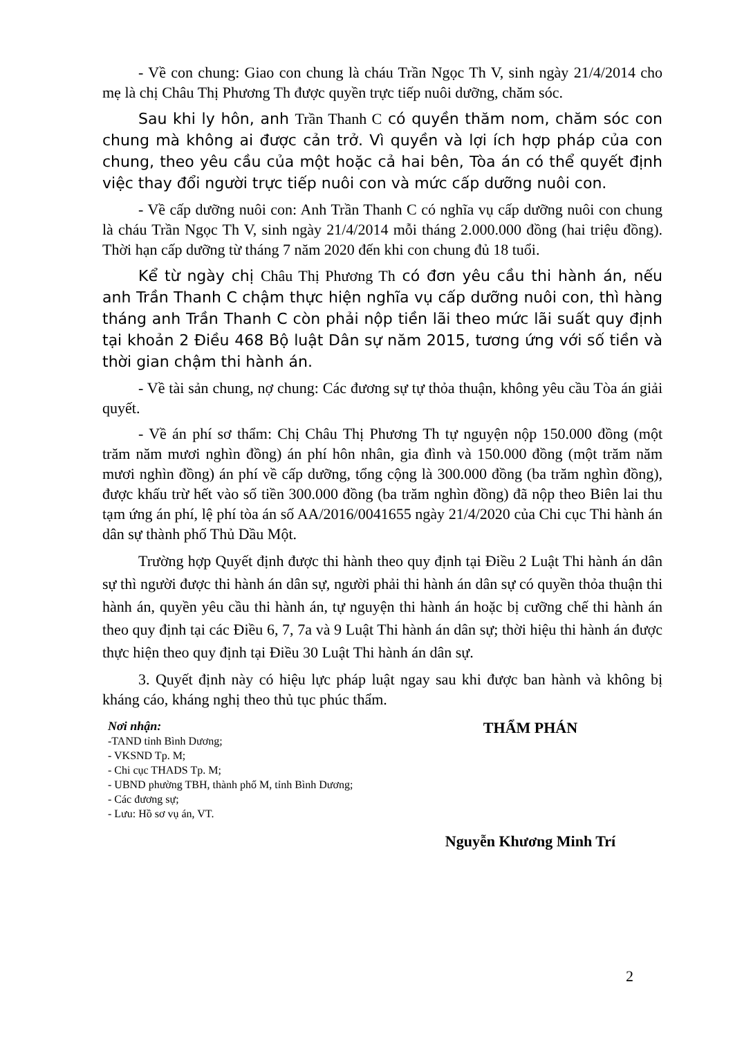- Về con chung: Giao con chung là cháu Trần Ngọc Th V, sinh ngày 21/4/2014 cho mẹ là chị Châu Thị Phương Th được quyền trực tiếp nuôi dưỡng, chăm sóc.
Sau khi ly hôn, anh Trần Thanh C có quyền thăm nom, chăm sóc con chung mà không ai được cản trở. Vì quyền và lợi ích hợp pháp của con chung, theo yêu cầu của một hoặc cả hai bên, Tòa án có thể quyết định việc thay đổi người trực tiếp nuôi con và mức cấp dưỡng nuôi con.
- Về cấp dưỡng nuôi con: Anh Trần Thanh C có nghĩa vụ cấp dưỡng nuôi con chung là cháu Trần Ngọc Th V, sinh ngày 21/4/2014 mỗi tháng 2.000.000 đồng (hai triệu đồng). Thời hạn cấp dưỡng từ tháng 7 năm 2020 đến khi con chung đủ 18 tuổi.
Kể từ ngày chị Châu Thị Phương Th có đơn yêu cầu thi hành án, nếu anh Trần Thanh C chậm thực hiện nghĩa vụ cấp dưỡng nuôi con, thì hàng tháng anh Trần Thanh C còn phải nộp tiền lãi theo mức lãi suất quy định tại khoản 2 Điều 468 Bộ luật Dân sự năm 2015, tương ứng với số tiền và thời gian chậm thi hành án.
- Về tài sản chung, nợ chung: Các đương sự tự thỏa thuận, không yêu cầu Tòa án giải quyết.
- Về án phí sơ thẩm: Chị Châu Thị Phương Th tự nguyện nộp 150.000 đồng (một trăm năm mươi nghìn đồng) án phí hôn nhân, gia đình và 150.000 đồng (một trăm năm mươi nghìn đồng) án phí về cấp dưỡng, tổng cộng là 300.000 đồng (ba trăm nghìn đồng), được khấu trừ hết vào số tiền 300.000 đồng (ba trăm nghìn đồng) đã nộp theo Biên lai thu tạm ứng án phí, lệ phí tòa án số AA/2016/0041655 ngày 21/4/2020 của Chi cục Thi hành án dân sự thành phố Thủ Dầu Một.
Trường hợp Quyết định được thi hành theo quy định tại Điều 2 Luật Thi hành án dân sự thì người được thi hành án dân sự, người phải thi hành án dân sự có quyền thỏa thuận thi hành án, quyền yêu cầu thi hành án, tự nguyện thi hành án hoặc bị cưỡng chế thi hành án theo quy định tại các Điều 6, 7, 7a và 9 Luật Thi hành án dân sự; thời hiệu thi hành án được thực hiện theo quy định tại Điều 30 Luật Thi hành án dân sự.
3. Quyết định này có hiệu lực pháp luật ngay sau khi được ban hành và không bị kháng cáo, kháng nghị theo thủ tục phúc thẩm.
Nơi nhận:
-TAND tỉnh Bình Dương;
- VKSND Tp. M;
- Chi cục THADS Tp. M;
- UBND phường TBH, thành phố M, tỉnh Bình Dương;
- Các đương sự;
- Lưu: Hồ sơ vụ án, VT.
THẨM PHÁN
Nguyễn Khương Minh Trí
2